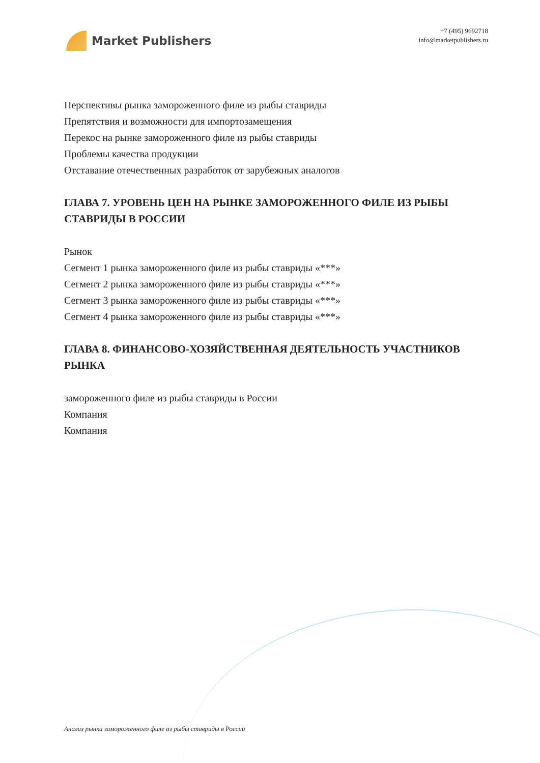Market Publishers
+7 (495) 9692718
info@marketpublishers.ru
Перспективы рынка замороженного филе из рыбы ставриды
Препятствия и возможности для импортозамещения
Перекос на рынке замороженного филе из рыбы ставриды
Проблемы качества продукции
Отставание отечественных разработок от зарубежных аналогов
ГЛАВА 7. УРОВЕНЬ ЦЕН НА РЫНКЕ ЗАМОРОЖЕННОГО ФИЛЕ ИЗ РЫБЫ СТАВРИДЫ В РОССИИ
Рынок
Сегмент 1 рынка замороженного филе из рыбы ставриды «***»
Сегмент 2 рынка замороженного филе из рыбы ставриды «***»
Сегмент 3 рынка замороженного филе из рыбы ставриды «***»
Сегмент 4 рынка замороженного филе из рыбы ставриды «***»
ГЛАВА 8. ФИНАНСОВО-ХОЗЯЙСТВЕННАЯ ДЕЯТЕЛЬНОСТЬ УЧАСТНИКОВ РЫНКА
замороженного филе из рыбы ставриды в России
Компания
Компания
Анализ рынка замороженного филе из рыбы ставриды в России